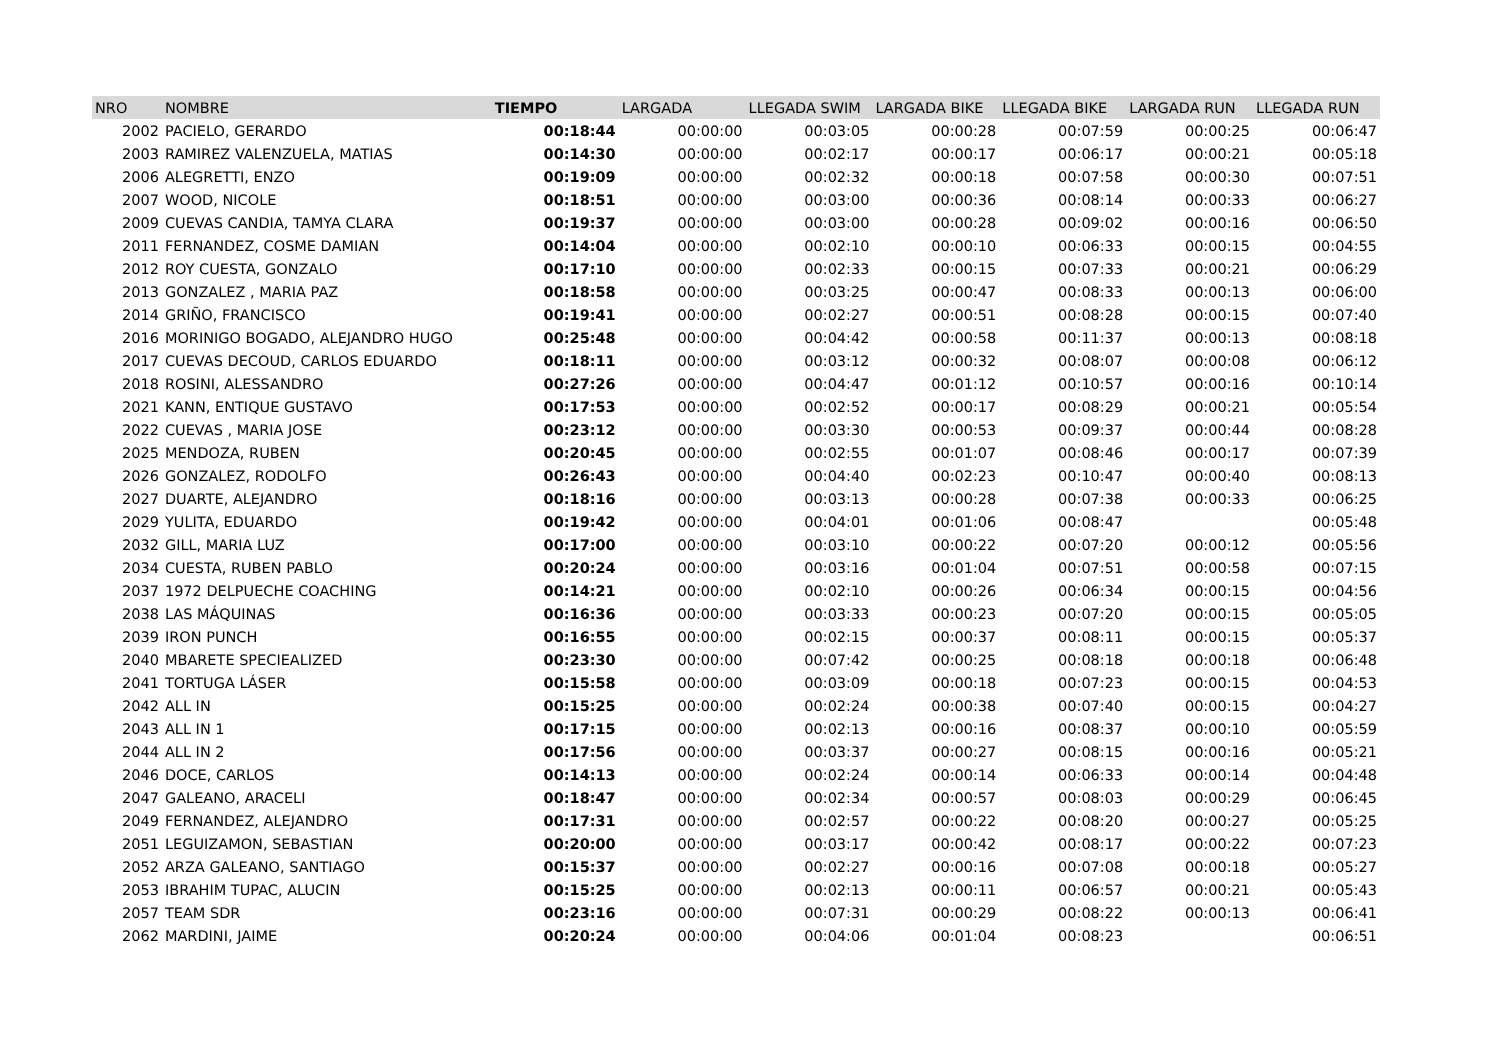| NRO | NOMBRE | TIEMPO | LARGADA | LLEGADA SWIM | LARGADA BIKE | LLEGADA BIKE | LARGADA RUN | LLEGADA RUN |
| --- | --- | --- | --- | --- | --- | --- | --- | --- |
| 2002 | PACIELO, GERARDO | 00:18:44 | 00:00:00 | 00:03:05 | 00:00:28 | 00:07:59 | 00:00:25 | 00:06:47 |
| 2003 | RAMIREZ VALENZUELA, MATIAS | 00:14:30 | 00:00:00 | 00:02:17 | 00:00:17 | 00:06:17 | 00:00:21 | 00:05:18 |
| 2006 | ALEGRETTI, ENZO | 00:19:09 | 00:00:00 | 00:02:32 | 00:00:18 | 00:07:58 | 00:00:30 | 00:07:51 |
| 2007 | WOOD, NICOLE | 00:18:51 | 00:00:00 | 00:03:00 | 00:00:36 | 00:08:14 | 00:00:33 | 00:06:27 |
| 2009 | CUEVAS CANDIA, TAMYA CLARA | 00:19:37 | 00:00:00 | 00:03:00 | 00:00:28 | 00:09:02 | 00:00:16 | 00:06:50 |
| 2011 | FERNANDEZ, COSME DAMIAN | 00:14:04 | 00:00:00 | 00:02:10 | 00:00:10 | 00:06:33 | 00:00:15 | 00:04:55 |
| 2012 | ROY CUESTA, GONZALO | 00:17:10 | 00:00:00 | 00:02:33 | 00:00:15 | 00:07:33 | 00:00:21 | 00:06:29 |
| 2013 | GONZALEZ , MARIA PAZ | 00:18:58 | 00:00:00 | 00:03:25 | 00:00:47 | 00:08:33 | 00:00:13 | 00:06:00 |
| 2014 | GRIÑO, FRANCISCO | 00:19:41 | 00:00:00 | 00:02:27 | 00:00:51 | 00:08:28 | 00:00:15 | 00:07:40 |
| 2016 | MORINIGO BOGADO, ALEJANDRO HUGO | 00:25:48 | 00:00:00 | 00:04:42 | 00:00:58 | 00:11:37 | 00:00:13 | 00:08:18 |
| 2017 | CUEVAS DECOUD, CARLOS EDUARDO | 00:18:11 | 00:00:00 | 00:03:12 | 00:00:32 | 00:08:07 | 00:00:08 | 00:06:12 |
| 2018 | ROSINI, ALESSANDRO | 00:27:26 | 00:00:00 | 00:04:47 | 00:01:12 | 00:10:57 | 00:00:16 | 00:10:14 |
| 2021 | KANN, ENTIQUE GUSTAVO | 00:17:53 | 00:00:00 | 00:02:52 | 00:00:17 | 00:08:29 | 00:00:21 | 00:05:54 |
| 2022 | CUEVAS , MARIA JOSE | 00:23:12 | 00:00:00 | 00:03:30 | 00:00:53 | 00:09:37 | 00:00:44 | 00:08:28 |
| 2025 | MENDOZA, RUBEN | 00:20:45 | 00:00:00 | 00:02:55 | 00:01:07 | 00:08:46 | 00:00:17 | 00:07:39 |
| 2026 | GONZALEZ, RODOLFO | 00:26:43 | 00:00:00 | 00:04:40 | 00:02:23 | 00:10:47 | 00:00:40 | 00:08:13 |
| 2027 | DUARTE, ALEJANDRO | 00:18:16 | 00:00:00 | 00:03:13 | 00:00:28 | 00:07:38 | 00:00:33 | 00:06:25 |
| 2029 | YULITA, EDUARDO | 00:19:42 | 00:00:00 | 00:04:01 | 00:01:06 | 00:08:47 | | 00:05:48 |
| 2032 | GILL, MARIA LUZ | 00:17:00 | 00:00:00 | 00:03:10 | 00:00:22 | 00:07:20 | 00:00:12 | 00:05:56 |
| 2034 | CUESTA, RUBEN PABLO | 00:20:24 | 00:00:00 | 00:03:16 | 00:01:04 | 00:07:51 | 00:00:58 | 00:07:15 |
| 2037 | 1972 DELPUECHE COACHING | 00:14:21 | 00:00:00 | 00:02:10 | 00:00:26 | 00:06:34 | 00:00:15 | 00:04:56 |
| 2038 | LAS MÁQUINAS | 00:16:36 | 00:00:00 | 00:03:33 | 00:00:23 | 00:07:20 | 00:00:15 | 00:05:05 |
| 2039 | IRON PUNCH | 00:16:55 | 00:00:00 | 00:02:15 | 00:00:37 | 00:08:11 | 00:00:15 | 00:05:37 |
| 2040 | MBARETE SPECIEALIZED | 00:23:30 | 00:00:00 | 00:07:42 | 00:00:25 | 00:08:18 | 00:00:18 | 00:06:48 |
| 2041 | TORTUGA LÁSER | 00:15:58 | 00:00:00 | 00:03:09 | 00:00:18 | 00:07:23 | 00:00:15 | 00:04:53 |
| 2042 | ALL IN | 00:15:25 | 00:00:00 | 00:02:24 | 00:00:38 | 00:07:40 | 00:00:15 | 00:04:27 |
| 2043 | ALL IN 1 | 00:17:15 | 00:00:00 | 00:02:13 | 00:00:16 | 00:08:37 | 00:00:10 | 00:05:59 |
| 2044 | ALL IN 2 | 00:17:56 | 00:00:00 | 00:03:37 | 00:00:27 | 00:08:15 | 00:00:16 | 00:05:21 |
| 2046 | DOCE, CARLOS | 00:14:13 | 00:00:00 | 00:02:24 | 00:00:14 | 00:06:33 | 00:00:14 | 00:04:48 |
| 2047 | GALEANO, ARACELI | 00:18:47 | 00:00:00 | 00:02:34 | 00:00:57 | 00:08:03 | 00:00:29 | 00:06:45 |
| 2049 | FERNANDEZ, ALEJANDRO | 00:17:31 | 00:00:00 | 00:02:57 | 00:00:22 | 00:08:20 | 00:00:27 | 00:05:25 |
| 2051 | LEGUIZAMON, SEBASTIAN | 00:20:00 | 00:00:00 | 00:03:17 | 00:00:42 | 00:08:17 | 00:00:22 | 00:07:23 |
| 2052 | ARZA GALEANO, SANTIAGO | 00:15:37 | 00:00:00 | 00:02:27 | 00:00:16 | 00:07:08 | 00:00:18 | 00:05:27 |
| 2053 | IBRAHIM TUPAC, ALUCIN | 00:15:25 | 00:00:00 | 00:02:13 | 00:00:11 | 00:06:57 | 00:00:21 | 00:05:43 |
| 2057 | TEAM SDR | 00:23:16 | 00:00:00 | 00:07:31 | 00:00:29 | 00:08:22 | 00:00:13 | 00:06:41 |
| 2062 | MARDINI, JAIME | 00:20:24 | 00:00:00 | 00:04:06 | 00:01:04 | 00:08:23 | | 00:06:51 |